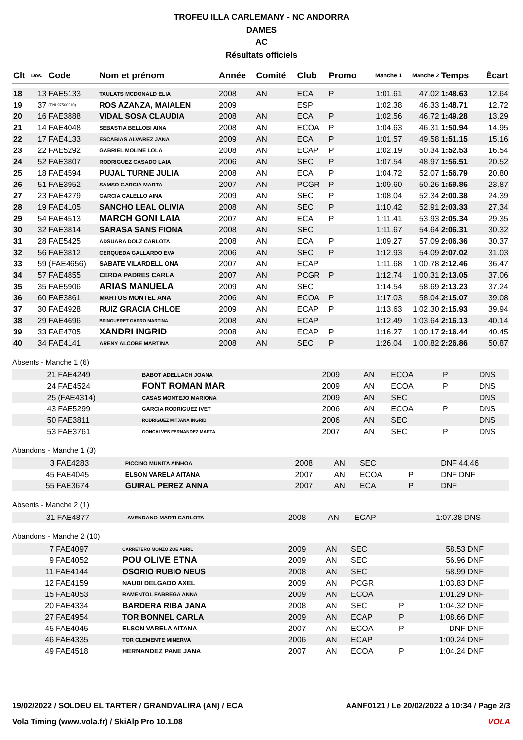TROFEU ILLA CARLEMANY - NC ANDORRA
DAMES
AC
Résultats officiels
| Clt | Dos. | Code | Nom et prénom | Année | Comité | Club | Promo | Manche 1 | Manche 2 | Temps | Écart |
| --- | --- | --- | --- | --- | --- | --- | --- | --- | --- | --- | --- |
| 18 | 13 | FAE5133 | TAULATS MCDONALD ELIA | 2008 | AN | ECA | P | 1:01.61 | 47.02 | 1:48.63 | 12.64 |
| 19 | 37 | (FNL97500010) | ROS AZANZA, MAIALEN | 2009 | | ESP | | 1:02.38 | 46.33 | 1:48.71 | 12.72 |
| 20 | 16 | FAE3888 | VIDAL SOSA CLAUDIA | 2008 | AN | ECA | P | 1:02.56 | 46.72 | 1:49.28 | 13.29 |
| 21 | 14 | FAE4048 | SEBASTIA BELLOBI AINA | 2008 | AN | ECOA | P | 1:04.63 | 46.31 | 1:50.94 | 14.95 |
| 22 | 17 | FAE4133 | ESCABIAS ALVAREZ JANA | 2009 | AN | ECA | P | 1:01.57 | 49.58 | 1:51.15 | 15.16 |
| 23 | 22 | FAE5292 | GABRIEL MOLINE LOLA | 2008 | AN | ECAP | P | 1:02.19 | 50.34 | 1:52.53 | 16.54 |
| 24 | 52 | FAE3807 | RODRIGUEZ CASADO LAIA | 2006 | AN | SEC | P | 1:07.54 | 48.97 | 1:56.51 | 20.52 |
| 25 | 18 | FAE4594 | PUJAL TURNE JULIA | 2008 | AN | ECA | P | 1:04.72 | 52.07 | 1:56.79 | 20.80 |
| 26 | 51 | FAE3952 | SAMSO GARCIA MARTA | 2007 | AN | PCGR | P | 1:09.60 | 50.26 | 1:59.86 | 23.87 |
| 27 | 23 | FAE4279 | GARCIA CALELLO AINA | 2009 | AN | SEC | P | 1:08.04 | 52.34 | 2:00.38 | 24.39 |
| 28 | 19 | FAE4105 | SANCHO LEAL OLIVIA | 2008 | AN | SEC | P | 1:10.42 | 52.91 | 2:03.33 | 27.34 |
| 29 | 54 | FAE4513 | MARCH GONI LAIA | 2007 | AN | ECA | P | 1:11.41 | 53.93 | 2:05.34 | 29.35 |
| 30 | 32 | FAE3814 | SARASA SANS FIONA | 2008 | AN | SEC | | 1:11.67 | 54.64 | 2:06.31 | 30.32 |
| 31 | 28 | FAE5425 | ADSUARA DOLZ CARLOTA | 2008 | AN | ECA | P | 1:09.27 | 57.09 | 2:06.36 | 30.37 |
| 32 | 56 | FAE3812 | CERQUEDA GALLARDO EVA | 2006 | AN | SEC | P | 1:12.93 | 54.09 | 2:07.02 | 31.03 |
| 33 | 59 | (FAE4656) | SABATE VILARDELL ONA | 2007 | AN | ECAP | | 1:11.68 | 1:00.78 | 2:12.46 | 36.47 |
| 34 | 57 | FAE4855 | CERDA PADRES CARLA | 2007 | AN | PCGR | P | 1:12.74 | 1:00.31 | 2:13.05 | 37.06 |
| 35 | 35 | FAE5906 | ARIAS MANUELA | 2009 | AN | SEC | | 1:14.54 | 58.69 | 2:13.23 | 37.24 |
| 36 | 60 | FAE3861 | MARTOS MONTEL ANA | 2006 | AN | ECOA | P | 1:17.03 | 58.04 | 2:15.07 | 39.08 |
| 37 | 30 | FAE4928 | RUIZ GRACIA CHLOE | 2009 | AN | ECAP | P | 1:13.63 | 1:02.30 | 2:15.93 | 39.94 |
| 38 | 29 | FAE4696 | BRINGUERET GARRO MARTINA | 2008 | AN | ECAP | | 1:12.49 | 1:03.64 | 2:16.13 | 40.14 |
| 39 | 33 | FAE4705 | XANDRI INGRID | 2008 | AN | ECAP | P | 1:16.27 | 1:00.17 | 2:16.44 | 40.45 |
| 40 | 34 | FAE4141 | ARENY ALCOBE MARTINA | 2008 | AN | SEC | P | 1:26.04 | 1:00.82 | 2:26.86 | 50.87 |
Absents - Manche 1 (6)
| | 21 | FAE4249 | BABOT ADELLACH JOANA | 2009 | AN | ECOA | P | DNS | | | |
| | 24 | FAE4524 | FONT ROMAN MAR | 2009 | AN | ECOA | P | DNS | | | |
| | 25 | (FAE4314) | CASAS MONTEJO MARIONA | 2009 | AN | SEC | | DNS | | | |
| | 43 | FAE5299 | GARCIA RODRIGUEZ IVET | 2006 | AN | ECOA | P | DNS | | | |
| | 50 | FAE3811 | RODRIGUEZ MITJANA INGRID | 2006 | AN | SEC | | DNS | | | |
| | 53 | FAE3761 | GONCALVES FERNANDEZ MARTA | 2007 | AN | SEC | P | DNS | | | |
Abandons - Manche 1 (3)
| | 3 | FAE4283 | PICCINO MUNITA AINHOA | 2008 | AN | SEC | | DNF | 44.46 | | |
| | 45 | FAE4045 | ELSON VARELA AITANA | 2007 | AN | ECOA | P | DNF | DNF | | |
| | 55 | FAE3674 | GUIRAL PEREZ ANNA | 2007 | AN | ECA | P | DNF | | | |
Absents - Manche 2 (1)
| | 31 | FAE4877 | AVENDANO MARTI CARLOTA | 2008 | AN | ECAP | | 1:07.38 | DNS | | |
Abandons - Manche 2 (10)
| | 7 | FAE4097 | CARRETERO MONZO ZOE ABRIL | 2009 | AN | SEC | | 58.53 | DNF | | |
| | 9 | FAE4052 | POU OLIVE ETNA | 2009 | AN | SEC | | 56.96 | DNF | | |
| | 11 | FAE4144 | OSORIO RUBIO NEUS | 2008 | AN | SEC | | 58.99 | DNF | | |
| | 12 | FAE4159 | NAUDI DELGADO AXEL | 2009 | AN | PCGR | | 1:03.83 | DNF | | |
| | 15 | FAE4053 | RAMENTOL FABREGA ANNA | 2009 | AN | ECOA | | 1:01.29 | DNF | | |
| | 20 | FAE4334 | BARDERA RIBA JANA | 2008 | AN | SEC | P | 1:04.32 | DNF | | |
| | 27 | FAE4954 | TOR BONNEL CARLA | 2009 | AN | ECAP | P | 1:08.66 | DNF | | |
| | 45 | FAE4045 | ELSON VARELA AITANA | 2007 | AN | ECOA | P | DNF | DNF | | |
| | 46 | FAE4335 | TOR CLEMENTE MINERVA | 2006 | AN | ECAP | | 1:00.24 | DNF | | |
| | 49 | FAE4518 | HERNANDEZ PANE JANA | 2007 | AN | ECOA | P | 1:04.24 | DNF | | |
19/02/2022 / SOLDEU EL TARTER / GRANDVALIRA (AN) / ECA AANF0121 / Le 20/02/2022 à 10:34 / Page 2/3
Vola Timing (www.vola.fr) / SkiAlp Pro 10.1.08 VOLA